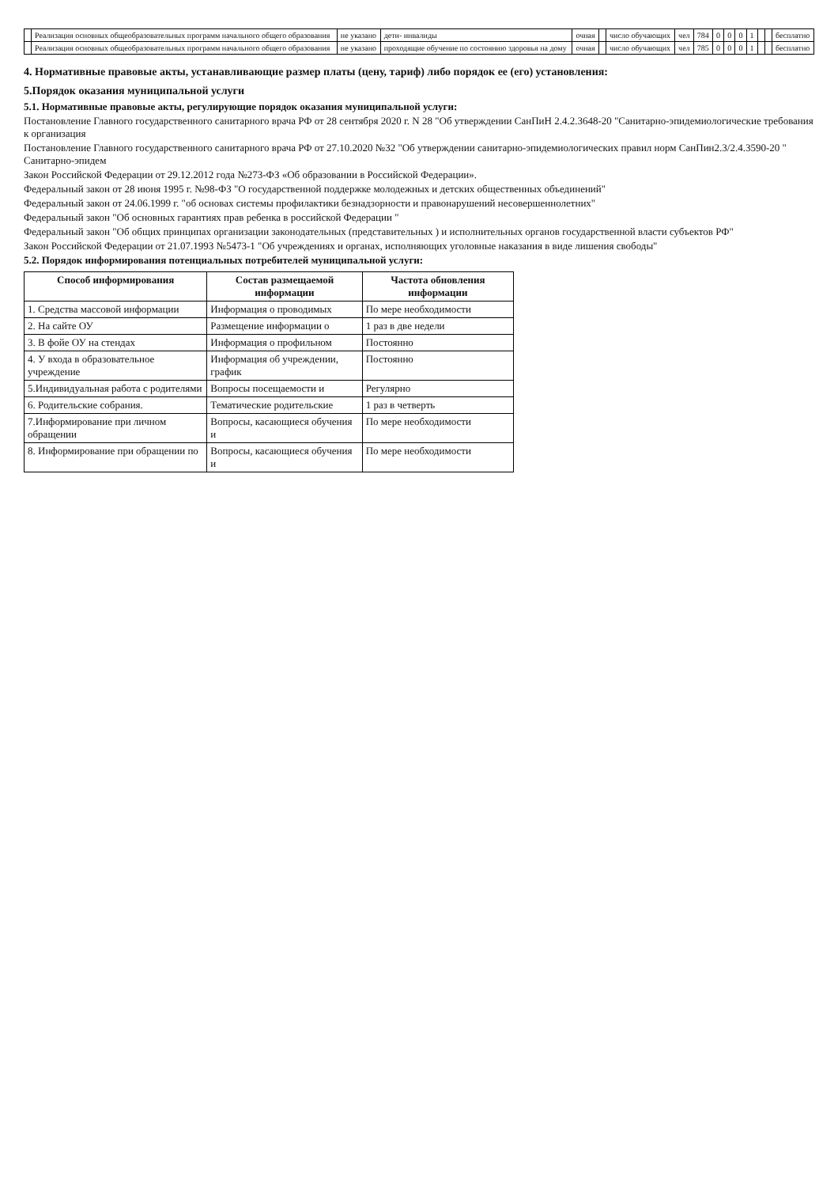| | Реализация основных общеобразовательных программ начального общего образования | не указано | дети- инвалиды | очная | | число обучающих | чел | 784 | 0 | 0 | 0 | 1 | | | бесплатно |
| | Реализация основных общеобразовательных программ начального общего образования | не указано | проходящие обучение по состоянию здоровья на дому | очная | | число обучающих | чел | 785 | 0 | 0 | 0 | 1 | | | бесплатно |
4. Нормативные правовые акты, устанавливающие размер платы (цену, тариф) либо порядок ее (его) установления:
5.Порядок оказания муниципальной услуги
5.1. Нормативные правовые акты, регулирующие порядок оказания муниципальной услуги:
Постановление Главного государственного санитарного врача РФ от 28 сентября 2020 г. N 28 "Об утверждении СанПиН 2.4.2.3648-20 "Санитарно-эпидемиологические требования к организация
Постановление Главного государственного санитарного врача РФ от 27.10.2020 №32 "Об утверждении санитарно-эпидемиологических правил норм СанПин2.3/2.4.3590-20 " Санитарно-эпидем
Закон Российской Федерации от 29.12.2012 года №273-ФЗ «Об образовании в Российской Федерации».
Федеральный закон от 28 июня 1995 г. №98-ФЗ "О государственной поддержке молодежных и детских общественных объединений"
Федеральный закон от 24.06.1999 г. "об основах системы профилактики безнадзорности и правонарушений несовершеннолетних"
Федеральный закон "Об основных гарантиях прав ребенка в российской Федерации "
Федеральный закон "Об общих принципах организации законодательных (представительных ) и исполнительных органов государственной власти субъектов РФ"
Закон Российской Федерации от 21.07.1993 №5473-1 "Об учреждениях и органах, исполняющих уголовные наказания в виде лишения свободы"
5.2. Порядок информирования потенциальных потребителей муниципальной услуги:
| Способ информирования | Состав размещаемой информации | Частота обновления информации |
| --- | --- | --- |
| 1. Средства массовой информации | Информация о проводимых | По мере необходимости |
| 2. На сайте ОУ | Размещение информации о | 1 раз в две недели |
| 3. В фойе ОУ на стендах | Информация о профильном | Постоянно |
| 4. У входа в образовательное учреждение | Информация об учреждении, график | Постоянно |
| 5.Индивидуальная работа с родителями | Вопросы посещаемости и | Регулярно |
| 6. Родительские собрания. | Тематические родительские | 1 раз в четверть |
| 7.Информирование при личном обращении | Вопросы, касающиеся обучения и | По мере необходимости |
| 8. Информирование при обращении по | Вопросы, касающиеся обучения и | По мере необходимости |